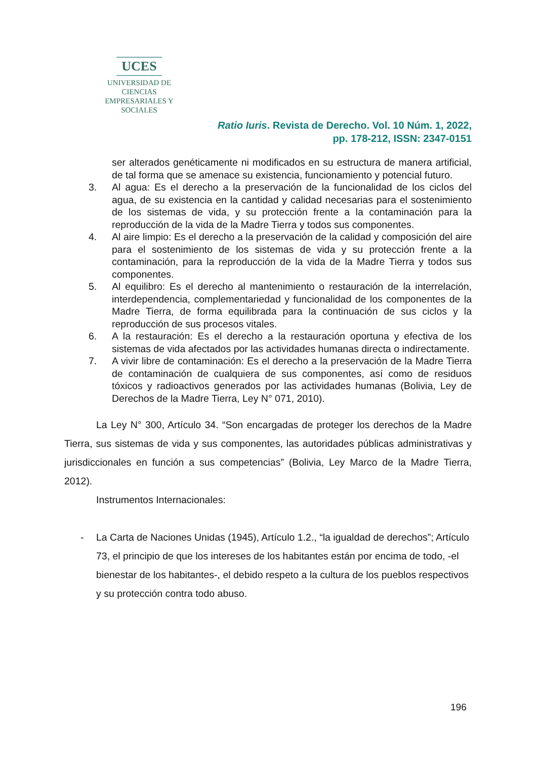UCES
UNIVERSIDAD DE CIENCIAS
EMPRESARIALES Y SOCIALES
Ratio Iuris. Revista de Derecho. Vol. 10 Núm. 1, 2022,
pp. 178-212, ISSN: 2347-0151
ser alterados genéticamente ni modificados en su estructura de manera artificial, de tal forma que se amenace su existencia, funcionamiento y potencial futuro.
3. Al agua: Es el derecho a la preservación de la funcionalidad de los ciclos del agua, de su existencia en la cantidad y calidad necesarias para el sostenimiento de los sistemas de vida, y su protección frente a la contaminación para la reproducción de la vida de la Madre Tierra y todos sus componentes.
4. Al aire limpio: Es el derecho a la preservación de la calidad y composición del aire para el sostenimiento de los sistemas de vida y su protección frente a la contaminación, para la reproducción de la vida de la Madre Tierra y todos sus componentes.
5. Al equilibro: Es el derecho al mantenimiento o restauración de la interrelación, interdependencia, complementariedad y funcionalidad de los componentes de la Madre Tierra, de forma equilibrada para la continuación de sus ciclos y la reproducción de sus procesos vitales.
6. A la restauración: Es el derecho a la restauración oportuna y efectiva de los sistemas de vida afectados por las actividades humanas directa o indirectamente.
7. A vivir libre de contaminación: Es el derecho a la preservación de la Madre Tierra de contaminación de cualquiera de sus componentes, así como de residuos tóxicos y radioactivos generados por las actividades humanas (Bolivia, Ley de Derechos de la Madre Tierra, Ley N° 071, 2010).
La Ley N° 300, Artículo 34. “Son encargadas de proteger los derechos de la Madre Tierra, sus sistemas de vida y sus componentes, las autoridades públicas administrativas y jurisdiccionales en función a sus competencias” (Bolivia, Ley Marco de la Madre Tierra, 2012).
Instrumentos Internacionales:
- La Carta de Naciones Unidas (1945), Artículo 1.2., “la igualdad de derechos”; Artículo 73, el principio de que los intereses de los habitantes están por encima de todo, -el bienestar de los habitantes-, el debido respeto a la cultura de los pueblos respectivos y su protección contra todo abuso.
196